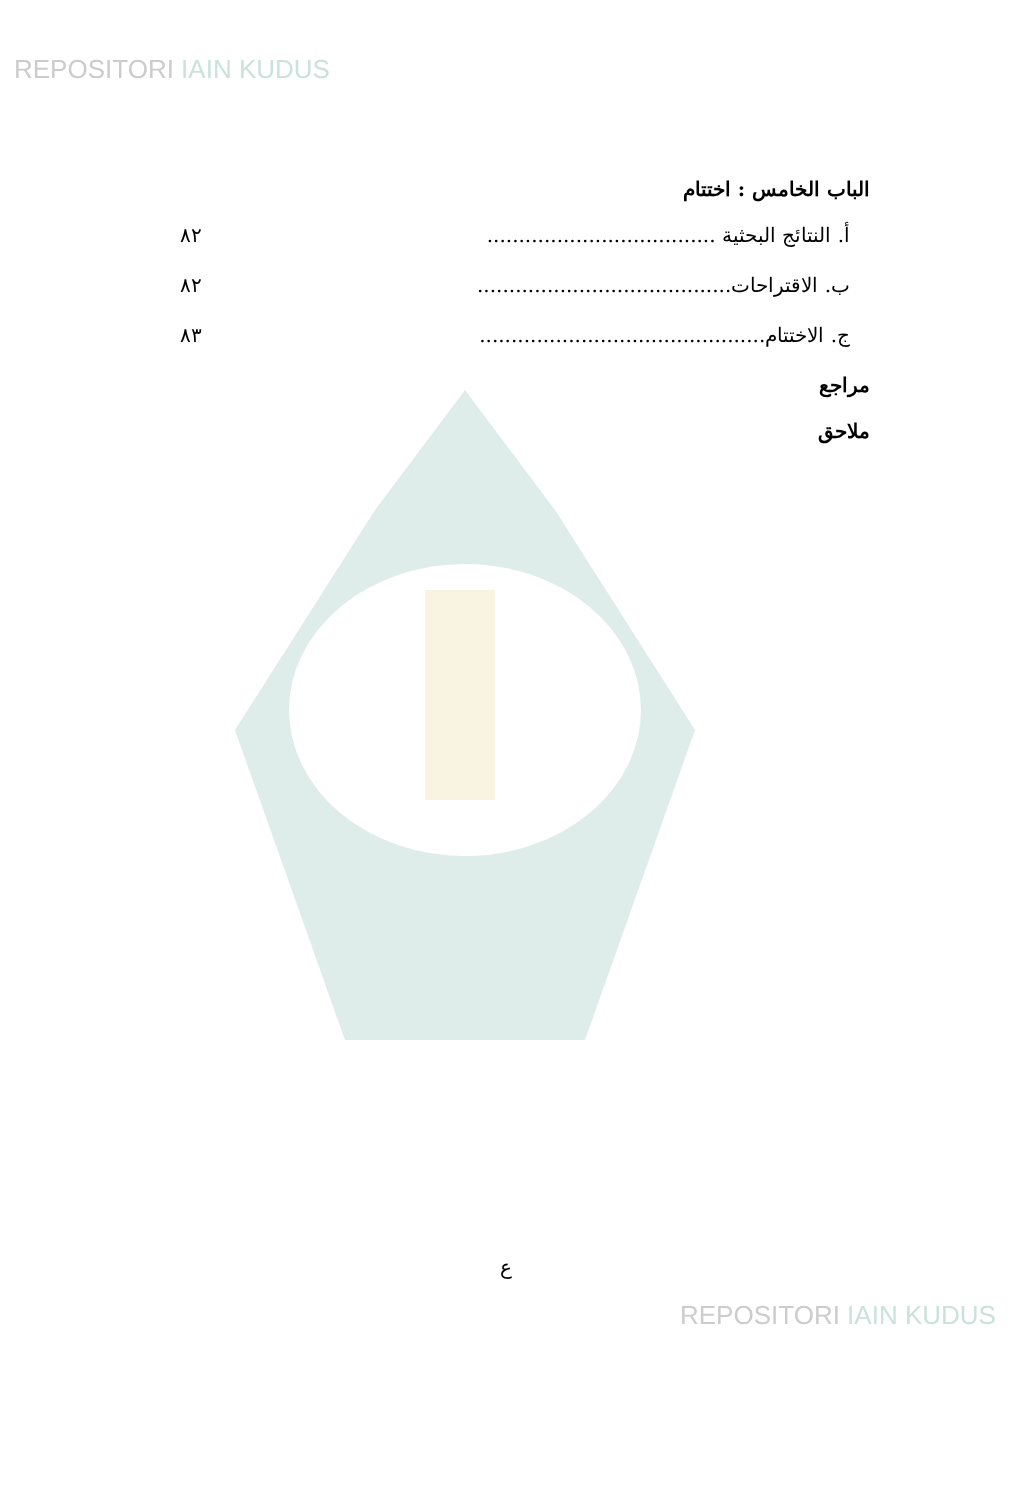REPOSITORI IAIN KUDUS
الباب الخامس : اختتام
أ. النتائج البحثية .................................... ٨٢
ب. الاقتراحات........................................ ٨٢
ج. الاختتام............................................. ٨٣
مراجع
ملاحق
ع
REPOSITORI IAIN KUDUS